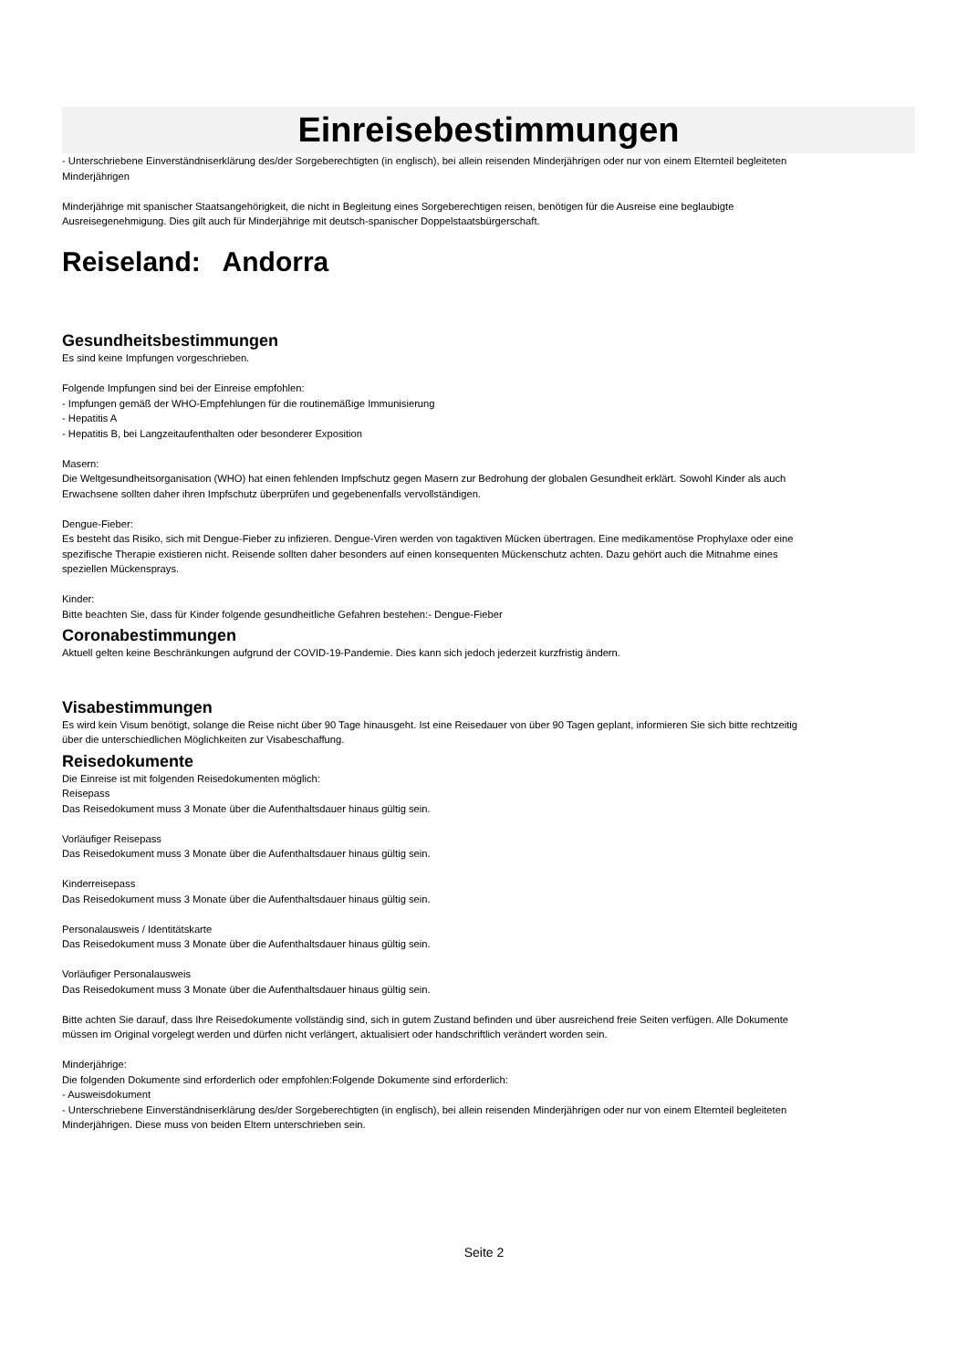Einreisebestimmungen
- Unterschriebene Einverständniserklärung des/der Sorgeberechtigten (in englisch), bei allein reisenden Minderjährigen oder nur von einem Elternteil begleiteten Minderjährigen
Minderjährige mit spanischer Staatsangehörigkeit, die nicht in Begleitung eines Sorgeberechtigen reisen, benötigen für die Ausreise eine beglaubigte Ausreisegenehmigung. Dies gilt auch für Minderjährige mit deutsch-spanischer Doppelstaatsbürgerschaft.
Reiseland: Andorra
Gesundheitsbestimmungen
Es sind keine Impfungen vorgeschrieben.
Folgende Impfungen sind bei der Einreise empfohlen:
- Impfungen gemäß der WHO-Empfehlungen für die routinemäßige Immunisierung
- Hepatitis A
- Hepatitis B, bei Langzeitaufenthalten oder besonderer Exposition
Masern:
Die Weltgesundheitsorganisation (WHO) hat einen fehlenden Impfschutz gegen Masern zur Bedrohung der globalen Gesundheit erklärt. Sowohl Kinder als auch Erwachsene sollten daher ihren Impfschutz überprüfen und gegebenenfalls vervollständigen.
Dengue-Fieber:
Es besteht das Risiko, sich mit Dengue-Fieber zu infizieren. Dengue-Viren werden von tagaktiven Mücken übertragen. Eine medikamentöse Prophylaxe oder eine spezifische Therapie existieren nicht. Reisende sollten daher besonders auf einen konsequenten Mückenschutz achten. Dazu gehört auch die Mitnahme eines speziellen Mückensprays.
Kinder:
Bitte beachten Sie, dass für Kinder folgende gesundheitliche Gefahren bestehen:- Dengue-Fieber
Coronabestimmungen
Aktuell gelten keine Beschränkungen aufgrund der COVID-19-Pandemie. Dies kann sich jedoch jederzeit kurzfristig ändern.
Visabestimmungen
Es wird kein Visum benötigt, solange die Reise nicht über 90 Tage hinausgeht. Ist eine Reisedauer von über 90 Tagen geplant, informieren Sie sich bitte rechtzeitig über die unterschiedlichen Möglichkeiten zur Visabeschaffung.
Reisedokumente
Die Einreise ist mit folgenden Reisedokumenten möglich:
Reisepass
Das Reisedokument muss 3 Monate über die Aufenthaltsdauer hinaus gültig sein.
Vorläufiger Reisepass
Das Reisedokument muss 3 Monate über die Aufenthaltsdauer hinaus gültig sein.
Kinderreisepass
Das Reisedokument muss 3 Monate über die Aufenthaltsdauer hinaus gültig sein.
Personalausweis / Identitätskarte
Das Reisedokument muss 3 Monate über die Aufenthaltsdauer hinaus gültig sein.
Vorläufiger Personalausweis
Das Reisedokument muss 3 Monate über die Aufenthaltsdauer hinaus gültig sein.
Bitte achten Sie darauf, dass Ihre Reisedokumente vollständig sind, sich in gutem Zustand befinden und über ausreichend freie Seiten verfügen. Alle Dokumente müssen im Original vorgelegt werden und dürfen nicht verlängert, aktualisiert oder handschriftlich verändert worden sein.
Minderjährige:
Die folgenden Dokumente sind erforderlich oder empfohlen:Folgende Dokumente sind erforderlich:
- Ausweisdokument
- Unterschriebene Einverständniserklärung des/der Sorgeberechtigten (in englisch), bei allein reisenden Minderjährigen oder nur von einem Elternteil begleiteten Minderjährigen. Diese muss von beiden Eltern unterschrieben sein.
Seite 2